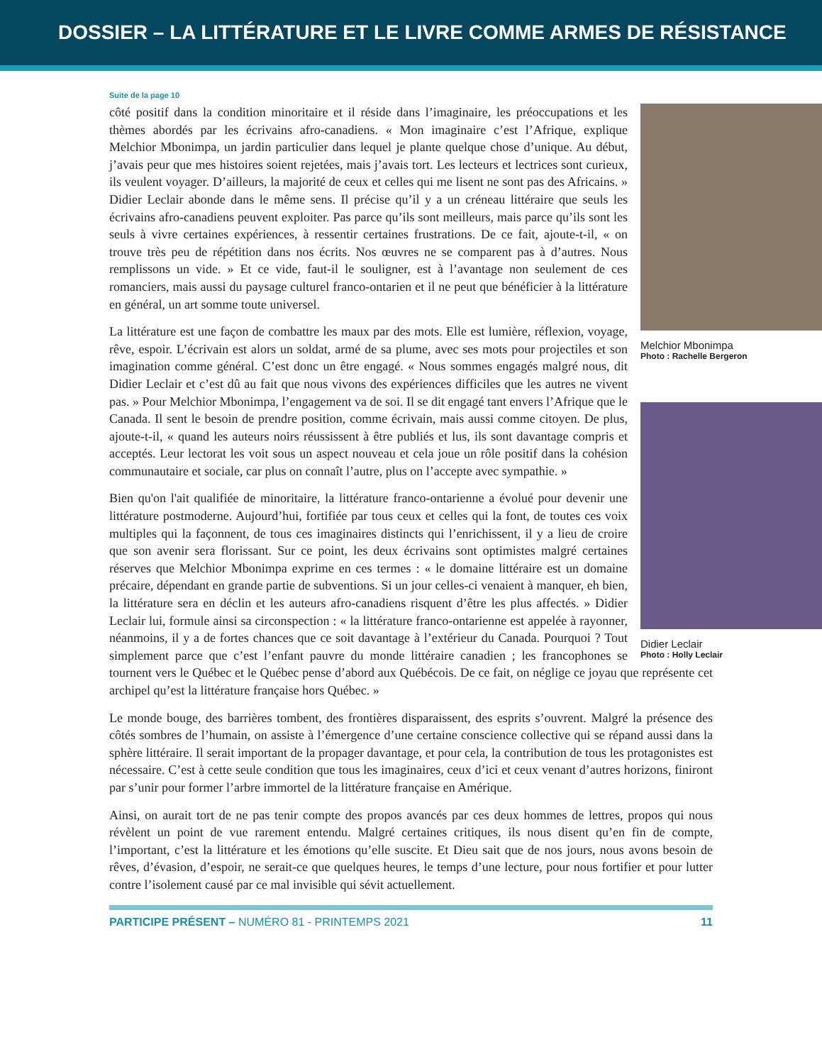DOSSIER – LA LITTÉRATURE ET LE LIVRE COMME ARMES DE RÉSISTANCE
Suite de la page 10
Melchior Mbonimpa
Photo : Rachelle Bergeron
Didier Leclair
Photo : Holly Leclair
côté positif dans la condition minoritaire et il réside dans l’imaginaire, les préoccupations et les thèmes abordés par les écrivains afro-canadiens. « Mon imaginaire c’est l’Afrique, explique Melchior Mbonimpa, un jardin particulier dans lequel je plante quelque chose d’unique. Au début, j’avais peur que mes histoires soient rejetées, mais j’avais tort. Les lecteurs et lectrices sont curieux, ils veulent voyager. D’ailleurs, la majorité de ceux et celles qui me lisent ne sont pas des Africains. » Didier Leclair abonde dans le même sens. Il précise qu’il y a un créneau littéraire que seuls les écrivains afro-canadiens peuvent exploiter. Pas parce qu’ils sont meilleurs, mais parce qu’ils sont les seuls à vivre certaines expériences, à ressentir certaines frustrations. De ce fait, ajoute-t-il, « on trouve très peu de répétition dans nos écrits. Nos œuvres ne se comparent pas à d’autres. Nous remplissons un vide. » Et ce vide, faut-il le souligner, est à l’avantage non seulement de ces romanciers, mais aussi du paysage culturel franco-ontarien et il ne peut que bénéficier à la littérature en général, un art somme toute universel.
La littérature est une façon de combattre les maux par des mots. Elle est lumière, réflexion, voyage, rêve, espoir. L’écrivain est alors un soldat, armé de sa plume, avec ses mots pour projectiles et son imagination comme général. C’est donc un être engagé. « Nous sommes engagés malgré nous, dit Didier Leclair et c’est dû au fait que nous vivons des expériences difficiles que les autres ne vivent pas. » Pour Melchior Mbonimpa, l’engagement va de soi. Il se dit engagé tant envers l’Afrique que le Canada. Il sent le besoin de prendre position, comme écrivain, mais aussi comme citoyen. De plus, ajoute-t-il, « quand les auteurs noirs réussissent à être publiés et lus, ils sont davantage compris et acceptés. Leur lectorat les voit sous un aspect nouveau et cela joue un rôle positif dans la cohésion communautaire et sociale, car plus on connaît l’autre, plus on l’accepte avec sympathie. »
Bien qu'on l'ait qualifiée de minoritaire, la littérature franco-ontarienne a évolué pour devenir une littérature postmoderne. Aujourd’hui, fortifiée par tous ceux et celles qui la font, de toutes ces voix multiples qui la façonnent, de tous ces imaginaires distincts qui l’enrichissent, il y a lieu de croire que son avenir sera florissant. Sur ce point, les deux écrivains sont optimistes malgré certaines réserves que Melchior Mbonimpa exprime en ces termes : « le domaine littéraire est un domaine précaire, dépendant en grande partie de subventions. Si un jour celles-ci venaient à manquer, eh bien, la littérature sera en déclin et les auteurs afro-canadiens risquent d’être les plus affectés. » Didier Leclair lui, formule ainsi sa circonspection : « la littérature franco-ontarienne est appelée à rayonner, néanmoins, il y a de fortes chances que ce soit davantage à l’extérieur du Canada. Pourquoi ? Tout simplement parce que c’est l’enfant pauvre du monde littéraire canadien ; les francophones se tournent vers le Québec et le Québec pense d’abord aux Québécois. De ce fait, on néglige ce joyau que représente cet archipel qu’est la littérature française hors Québec. »
Le monde bouge, des barrières tombent, des frontières disparaissent, des esprits s’ouvrent. Malgré la présence des côtés sombres de l’humain, on assiste à l’émergence d’une certaine conscience collective qui se répand aussi dans la sphère littéraire. Il serait important de la propager davantage, et pour cela, la contribution de tous les protagonistes est nécessaire. C’est à cette seule condition que tous les imaginaires, ceux d’ici et ceux venant d’autres horizons, finiront par s’unir pour former l’arbre immortel de la littérature française en Amérique.
Ainsi, on aurait tort de ne pas tenir compte des propos avancés par ces deux hommes de lettres, propos qui nous révèlent un point de vue rarement entendu. Malgré certaines critiques, ils nous disent qu’en fin de compte, l’important, c’est la littérature et les émotions qu’elle suscite. Et Dieu sait que de nos jours, nous avons besoin de rêves, d’évasion, d’espoir, ne serait-ce que quelques heures, le temps d’une lecture, pour nous fortifier et pour lutter contre l’isolement causé par ce mal invisible qui sévit actuellement.
PARTICIPE PRÉSENT – NUMÉRO 81 - PRINTEMPS 2021 11